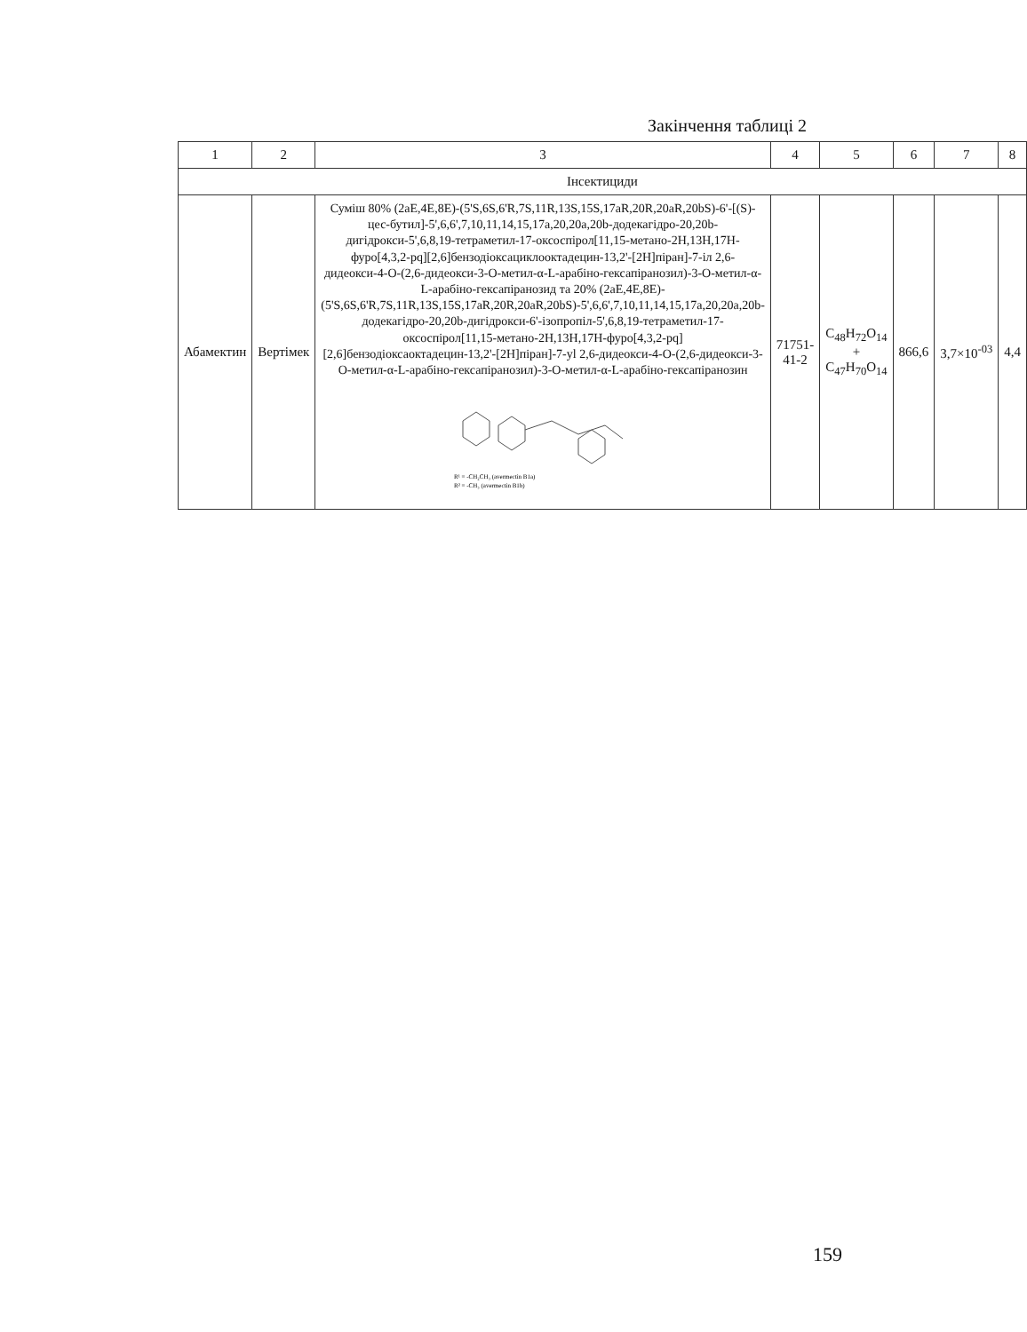Закінчення таблиці 2
| 1 | 2 | 3 | 4 | 5 | 6 | 7 | 8 |
| --- | --- | --- | --- | --- | --- | --- | --- |
| Інсектициди | | | | | | | |
| Абамектин | Вертімек | Суміш 80% (2aE,4E,8E)-(5'S,6S,6'R,7S,11R,13S,15S,17aR,20R,20aR,20bS)-6'-[(S)-цес-бутил]-5',6,6',7,10,11,14,15,17a,20,20a,20b-додекагідро-20,20b-дигідрокси-5',6,8,19-тетраметил-17-оксоспірол[11,15-метано-2H,13H,17H-фуро[4,3,2-pq][2,6]бензодіоксациклооктадецин-13,2'-[2H]піран]-7-іл 2,6-дидеокси-4-O-(2,6-дидеокси-3-O-метил-α-L-арабіно-гексапіранозил)-3-O-метил-α-L-арабіно-гексапіранозид та 20% (2aE,4E,8E)-(5'S,6S,6'R,7S,11R,13S,15S,17aR,20R,20aR,20bS)-5',6,6',7,10,11,14,15,17a,20,20a,20b-додекагідро-20,20b-дигідрокси-6'-ізопропіл-5',6,8,19-тетраметил-17-оксоспірол[11,15-метано-2H,13H,17H-фуро[4,3,2-pq][2,6]бензодіоксаоктадецин-13,2'-[2H]піран]-7-yl 2,6-дидеокси-4-O-(2,6-дидеокси-3-O-метил-α-L-арабіно-гексапіранозил)-3-O-метил-α-L-арабіно-гексапіранозин R¹ = -CH₂CH₃ (avermectin B1a) R² = -CH₃ (avermectin B1b) | 71751-41-2 | C<sub>48</sub>H<sub>72</sub>O<sub>14</sub> + C<sub>47</sub>H<sub>70</sub>O<sub>14</sub> | 866,6 | 3,7×10<sup>-03</sup> | 4,4 |
159